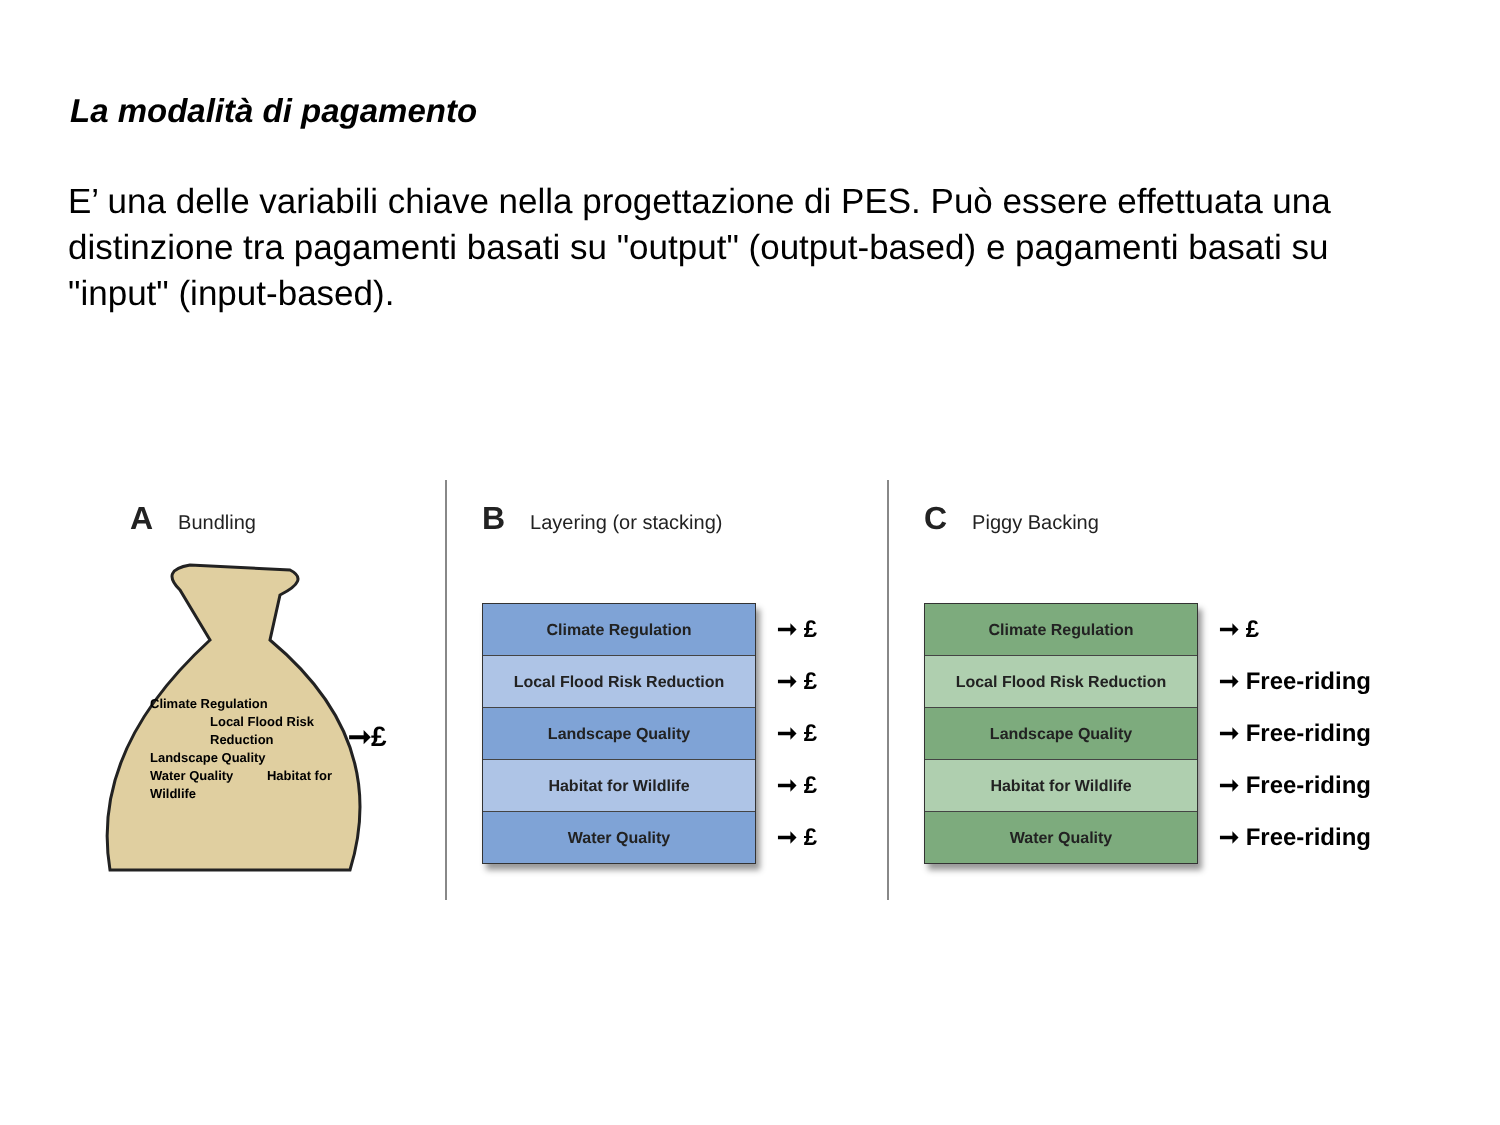La modalità di pagamento
E’ una delle variabili chiave nella progettazione di PES. Può essere effettuata una distinzione tra pagamenti basati su "output" (output-based) e pagamenti basati su "input" (input-based).
A Bundling
Climate Regulation
Local Flood Risk Reduction
Landscape Quality
Water Quality Habitat for Wildlife
➞£
B Layering (or stacking)
Climate Regulation
Local Flood Risk Reduction
Landscape Quality
Habitat for Wildlife
Water Quality
➞ £
➞ £
➞ £
➞ £
➞ £
C Piggy Backing
Climate Regulation
Local Flood Risk Reduction
Landscape Quality
Habitat for Wildlife
Water Quality
➞ £
➞ Free-riding
➞ Free-riding
➞ Free-riding
➞ Free-riding